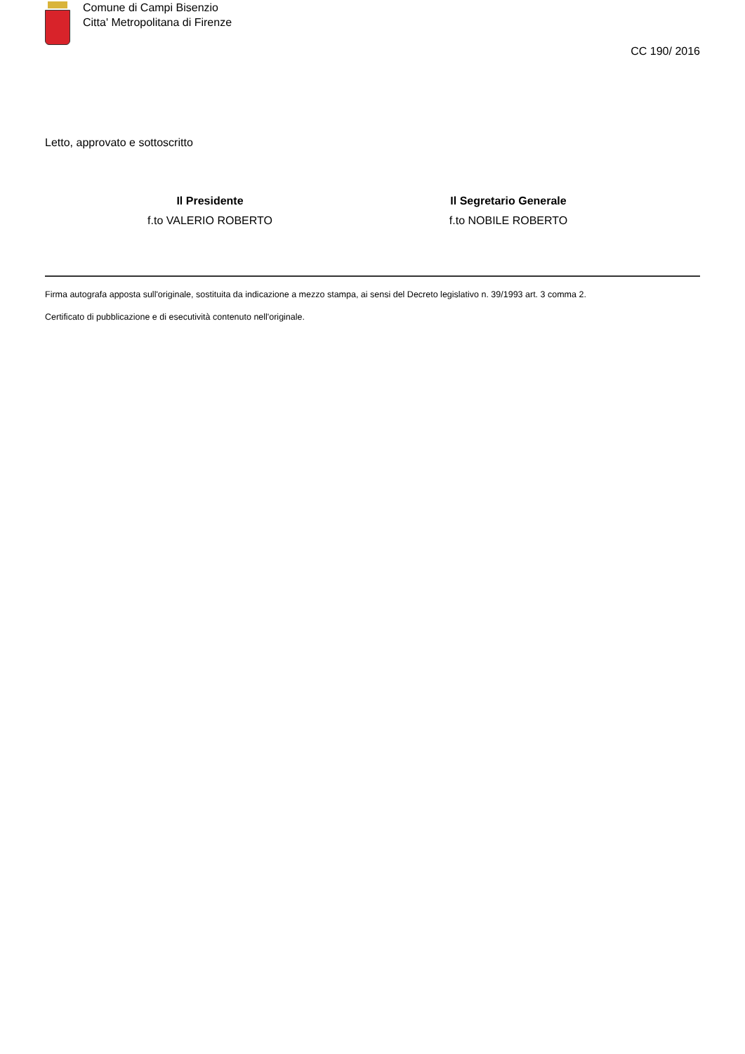Comune di Campi Bisenzio
Citta' Metropolitana di Firenze
CC 190/ 2016
Letto, approvato e sottoscritto
Il Presidente
f.to VALERIO ROBERTO
Il Segretario Generale
f.to NOBILE ROBERTO
Firma autografa apposta sull'originale, sostituita da indicazione a mezzo stampa, ai sensi del Decreto legislativo n. 39/1993 art. 3 comma 2.
Certificato di pubblicazione e di esecutività contenuto nell'originale.